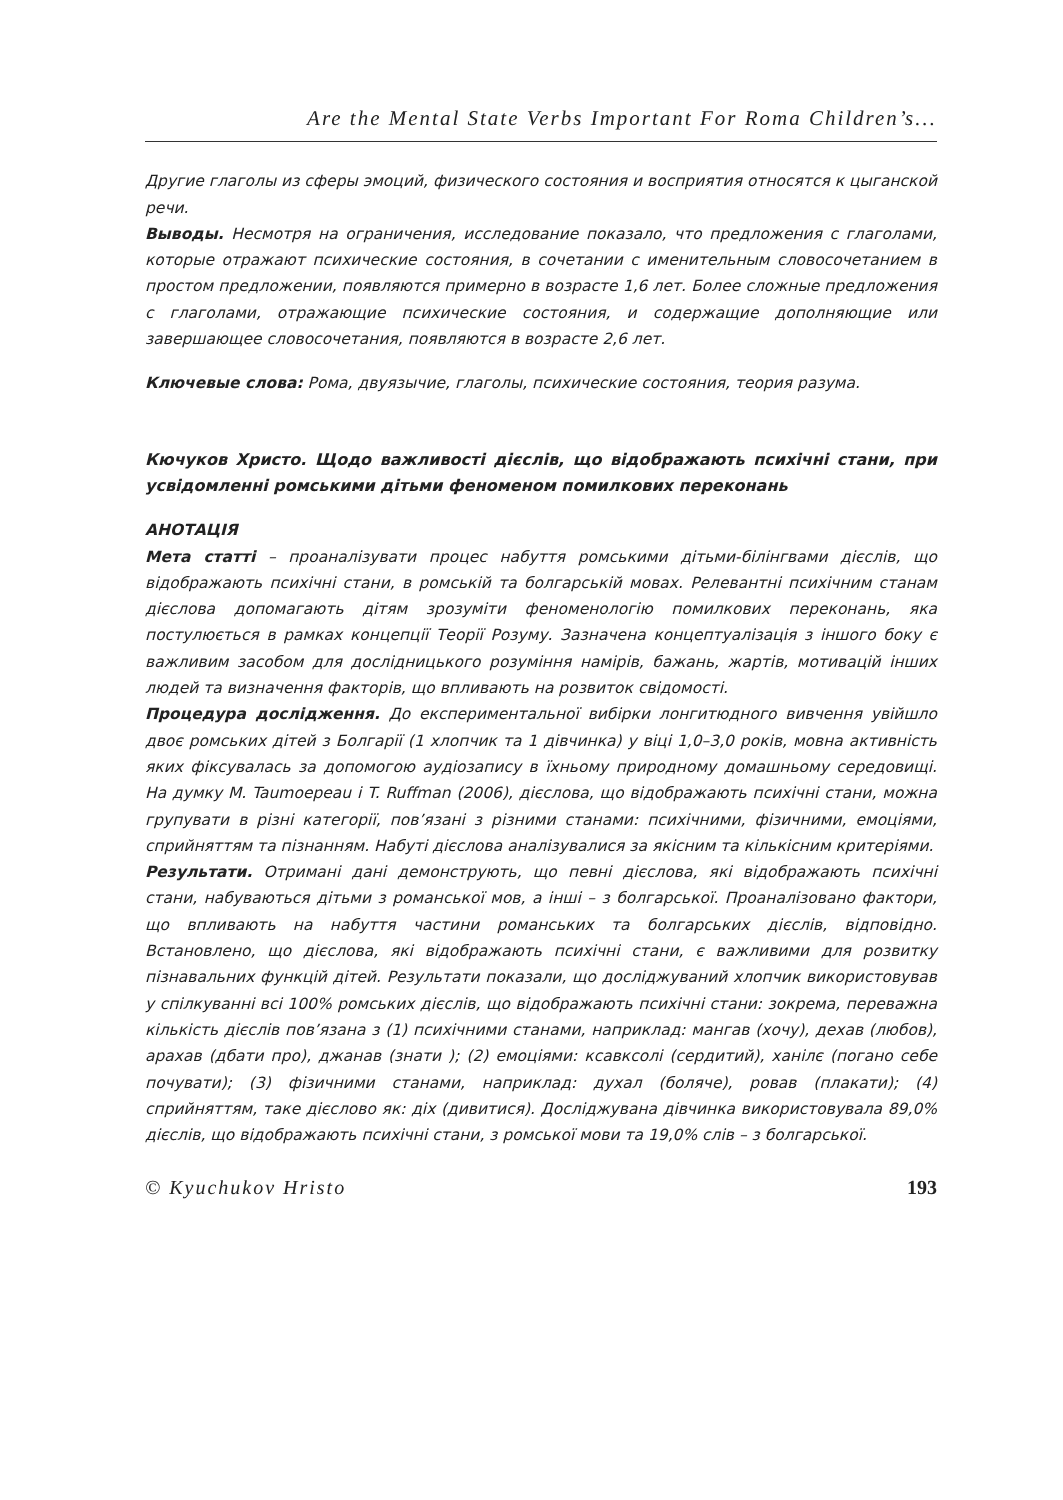Are the Mental State Verbs Important For Roma Children’s...
Другие глаголы из сферы эмоций, физического состояния и восприятия относятся к цыганской речи.
Выводы. Несмотря на ограничения, исследование показало, что предложения с глаголами, которые отражают психические состояния, в сочетании с именительным словосочетанием в простом предложении, появляются примерно в возрасте 1,6 лет. Более сложные предложения с глаголами, отражающие психические состояния, и содержащие дополняющие или завершающее словосочетания, появляются в возрасте 2,6 лет.
Ключевые слова: Рома, двуязычие, глаголы, психические состояния, теория разума.
Кючуков Христо. Щодо важливості дієслів, що відображають психічні стани, при усвідомленні ромськими дітьми феноменом помилкових переконань
АНОТАЦІЯ
Мета статті – проаналізувати процес набуття ромськими дітьми-білінгвами дієслів, що відображають психічні стани, в ромській та болгарській мовах. Релевантні психічним станам дієслова допомагають дітям зрозуміти феноменологію помилкових переконань, яка постулюється в рамках концепції Теорії Розуму. Зазначена концептуалізація з іншого боку є важливим засобом для дослідницького розуміння намірів, бажань, жартів, мотивацій інших людей та визначення факторів, що впливають на розвиток свідомості.
Процедура дослідження. До експериментальної вибірки лонгитюдного вивчення увійшло двоє ромських дітей з Болгарії (1 хлопчик та 1 дівчинка) у віці 1,0–3,0 років, мовна активність яких фіксувалась за допомогою аудіозапису в їхньому природному домашньому середовищі. На думку M. Taumoepeau і T. Ruffman (2006), дієслова, що відображають психічні стани, можна групувати в різні категорії, пов’язані з різними станами: психічними, фізичними, емоціями, сприйняттям та пізнанням. Набуті дієслова аналізувалися за якісним та кількісним критеріями.
Результати. Отримані дані демонструють, що певні дієслова, які відображають психічні стани, набуваються дітьми з романської мов, а інші – з болгарської. Проаналізовано фактори, що впливають на набуття частини романських та болгарських дієслів, відповідно. Встановлено, що дієслова, які відображають психічні стани, є важливими для розвитку пізнавальних функцій дітей. Результати показали, що досліджуваний хлопчик використовував у спілкуванні всі 100% ромських дієслів, що відображають психічні стани: зокрема, переважна кількість дієслів пов’язана з (1) психічними станами, наприклад: мангав (хочу), дехав (любов), арахав (дбати про), джанав (знати ); (2) емоціями: ксавксолі (сердитий), ханілє (погано себе почувати); (3) фізичними станами, наприклад: духал (боляче), ровав (плакати); (4) сприйняттям, таке дієслово як: діх (дивитися). Досліджувана дівчинка використовувала 89,0% дієслів, що відображають психічні стани, з ромської мови та 19,0% слів – з болгарської.
© Kyuchukov Hristo 193